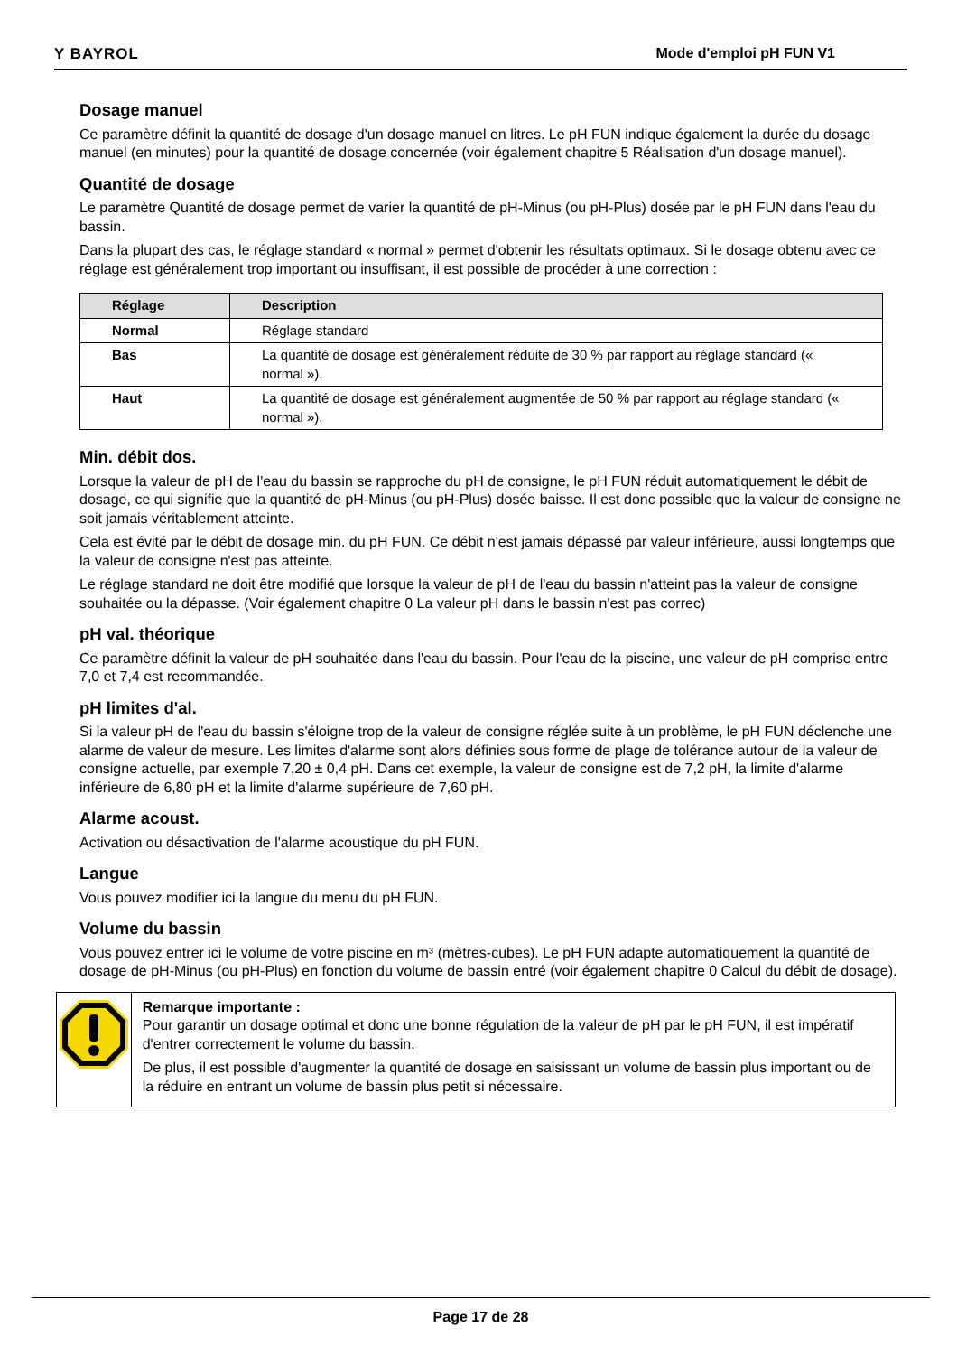Y BAYROL Mode d'emploi pH FUN V1
Dosage manuel
Ce paramètre définit la quantité de dosage d'un dosage manuel en litres. Le pH FUN indique également la durée du dosage manuel (en minutes) pour la quantité de dosage concernée (voir également chapitre 5 Réalisation d'un dosage manuel).
Quantité de dosage
Le paramètre Quantité de dosage permet de varier la quantité de pH-Minus (ou pH-Plus) dosée par le pH FUN dans l'eau du bassin.
Dans la plupart des cas, le réglage standard « normal » permet d'obtenir les résultats optimaux. Si le dosage obtenu avec ce réglage est généralement trop important ou insuffisant, il est possible de procéder à une correction :
| Réglage | Description |
| --- | --- |
| Normal | Réglage standard |
| Bas | La quantité de dosage est généralement réduite de 30 % par rapport au réglage standard (« normal »). |
| Haut | La quantité de dosage est généralement augmentée de 50 % par rapport au réglage standard (« normal »). |
Min. débit dos.
Lorsque la valeur de pH de l'eau du bassin se rapproche du pH de consigne, le pH FUN réduit automatiquement le débit de dosage, ce qui signifie que la quantité de pH-Minus (ou pH-Plus) dosée baisse. Il est donc possible que la valeur de consigne ne soit jamais véritablement atteinte.
Cela est évité par le débit de dosage min. du pH FUN. Ce débit n'est jamais dépassé par valeur inférieure, aussi longtemps que la valeur de consigne n'est pas atteinte.
Le réglage standard ne doit être modifié que lorsque la valeur de pH de l'eau du bassin n'atteint pas la valeur de consigne souhaitée ou la dépasse. (Voir également chapitre 0 La valeur pH dans le bassin n'est pas correc)
pH val. théorique
Ce paramètre définit la valeur de pH souhaitée dans l'eau du bassin. Pour l'eau de la piscine, une valeur de pH comprise entre 7,0 et 7,4 est recommandée.
pH limites d'al.
Si la valeur pH de l'eau du bassin s'éloigne trop de la valeur de consigne réglée suite à un problème, le pH FUN déclenche une alarme de valeur de mesure. Les limites d'alarme sont alors définies sous forme de plage de tolérance autour de la valeur de consigne actuelle, par exemple 7,20 ± 0,4 pH. Dans cet exemple, la valeur de consigne est de 7,2 pH, la limite d'alarme inférieure de 6,80 pH et la limite d'alarme supérieure de 7,60 pH.
Alarme acoust.
Activation ou désactivation de l'alarme acoustique du pH FUN.
Langue
Vous pouvez modifier ici la langue du menu du pH FUN.
Volume du bassin
Vous pouvez entrer ici le volume de votre piscine en m³ (mètres-cubes). Le pH FUN adapte automatiquement la quantité de dosage de pH-Minus (ou pH-Plus) en fonction du volume de bassin entré (voir également chapitre 0 Calcul du débit de dosage).
Remarque importante :
Pour garantir un dosage optimal et donc une bonne régulation de la valeur de pH par le pH FUN, il est impératif d'entrer correctement le volume du bassin.
De plus, il est possible d'augmenter la quantité de dosage en saisissant un volume de bassin plus important ou de la réduire en entrant un volume de bassin plus petit si nécessaire.
Page 17 de 28